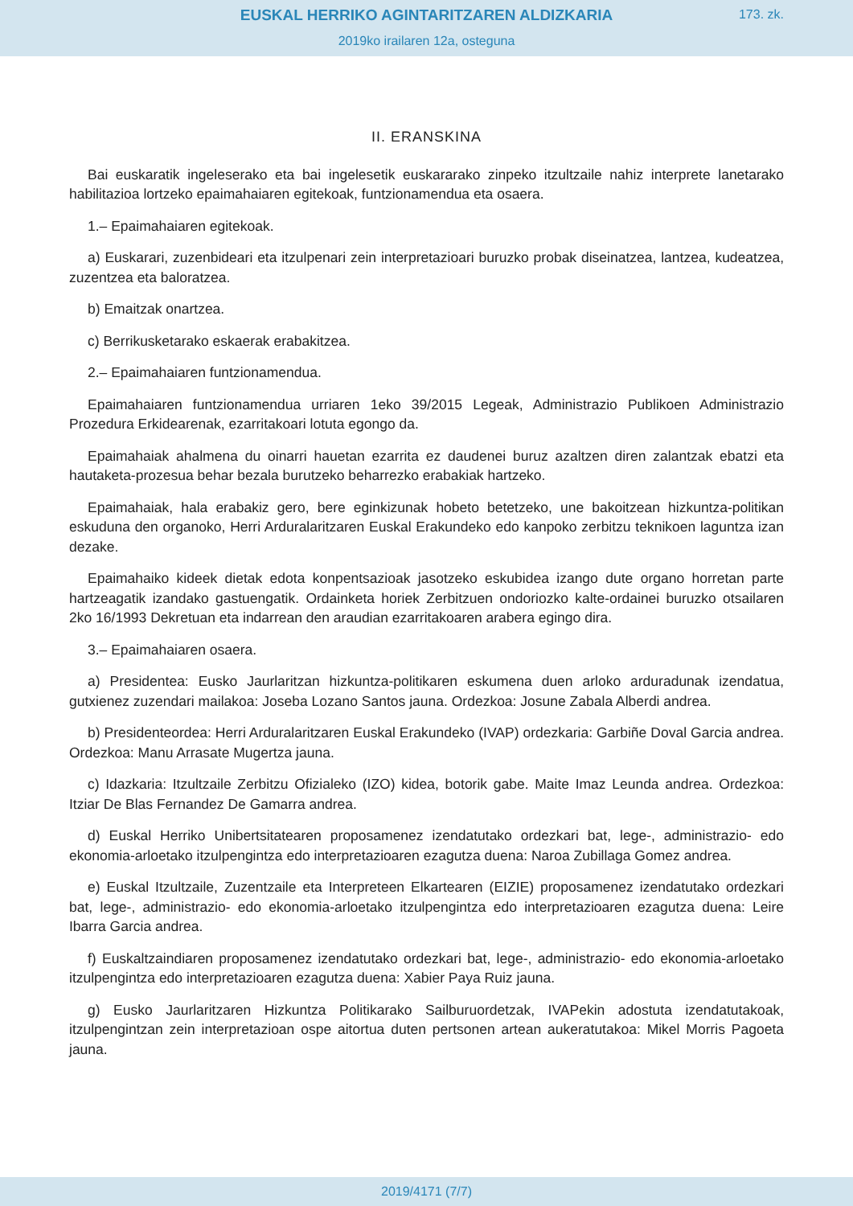EUSKAL HERRIKO AGINTARITZAREN ALDIZKARIA
173. zk.
2019ko irailaren 12a, osteguna
II. ERANSKINA
Bai euskaratik ingeleserako eta bai ingelesetik euskararako zinpeko itzultzaile nahiz interprete lanetarako habilitazioa lortzeko epaimahaiaren egitekoak, funtzionamendua eta osaera.
1.– Epaimahaiaren egitekoak.
a) Euskarari, zuzenbideari eta itzulpenari zein interpretazioari buruzko probak diseinatzea, lantzea, kudeatzea, zuzentzea eta baloratzea.
b) Emaitzak onartzea.
c) Berrikusketarako eskaerak erabakitzea.
2.– Epaimahaiaren funtzionamendua.
Epaimahaiaren funtzionamendua urriaren 1eko 39/2015 Legeak, Administrazio Publikoen Administrazio Prozedura Erkidearenak, ezarritakoari lotuta egongo da.
Epaimahaiak ahalmena du oinarri hauetan ezarrita ez daudenei buruz azaltzen diren zalantzak ebatzi eta hautaketa-prozesua behar bezala burutzeko beharrezko erabakiak hartzeko.
Epaimahaiak, hala erabakiz gero, bere eginkizunak hobeto betetzeko, une bakoitzean hizkuntza-politikan eskuduna den organoko, Herri Arduralaritzaren Euskal Erakundeko edo kanpoko zerbitzu teknikoen laguntza izan dezake.
Epaimahaiko kideek dietak edota konpentsazioak jasotzeko eskubidea izango dute organo horretan parte hartzeagatik izandako gastuengatik. Ordainketa horiek Zerbitzuen ondoriozko kalte-ordainei buruzko otsailaren 2ko 16/1993 Dekretuan eta indarrean den araudian ezarritakoaren arabera egingo dira.
3.– Epaimahaiaren osaera.
a) Presidentea: Eusko Jaurlaritzan hizkuntza-politikaren eskumena duen arloko arduradunak izendatua, gutxienez zuzendari mailakoa: Joseba Lozano Santos jauna. Ordezkoa: Josune Zabala Alberdi andrea.
b) Presidenteordea: Herri Arduralaritzaren Euskal Erakundeko (IVAP) ordezkaria: Garbiñe Doval Garcia andrea. Ordezkoa: Manu Arrasate Mugertza jauna.
c) Idazkaria: Itzultzaile Zerbitzu Ofizialeko (IZO) kidea, botorik gabe. Maite Imaz Leunda andrea. Ordezkoa: Itziar De Blas Fernandez De Gamarra andrea.
d) Euskal Herriko Unibertsitatearen proposamenez izendatutako ordezkari bat, lege-, administrazio- edo ekonomia-arloetako itzulpengintza edo interpretazioaren ezagutza duena: Naroa Zubillaga Gomez andrea.
e) Euskal Itzultzaile, Zuzentzaile eta Interpreteen Elkartearen (EIZIE) proposamenez izendatutako ordezkari bat, lege-, administrazio- edo ekonomia-arloetako itzulpengintza edo interpretazioaren ezagutza duena: Leire Ibarra Garcia andrea.
f) Euskaltzaindiaren proposamenez izendatutako ordezkari bat, lege-, administrazio- edo ekonomia-arloetako itzulpengintza edo interpretazioaren ezagutza duena: Xabier Paya Ruiz jauna.
g) Eusko Jaurlaritzaren Hizkuntza Politikarako Sailburuordetzak, IVAPekin adostuta izendatutakoak, itzulpengintzan zein interpretazioan ospe aitortua duten pertsonen artean aukeratutakoa: Mikel Morris Pagoeta jauna.
2019/4171 (7/7)